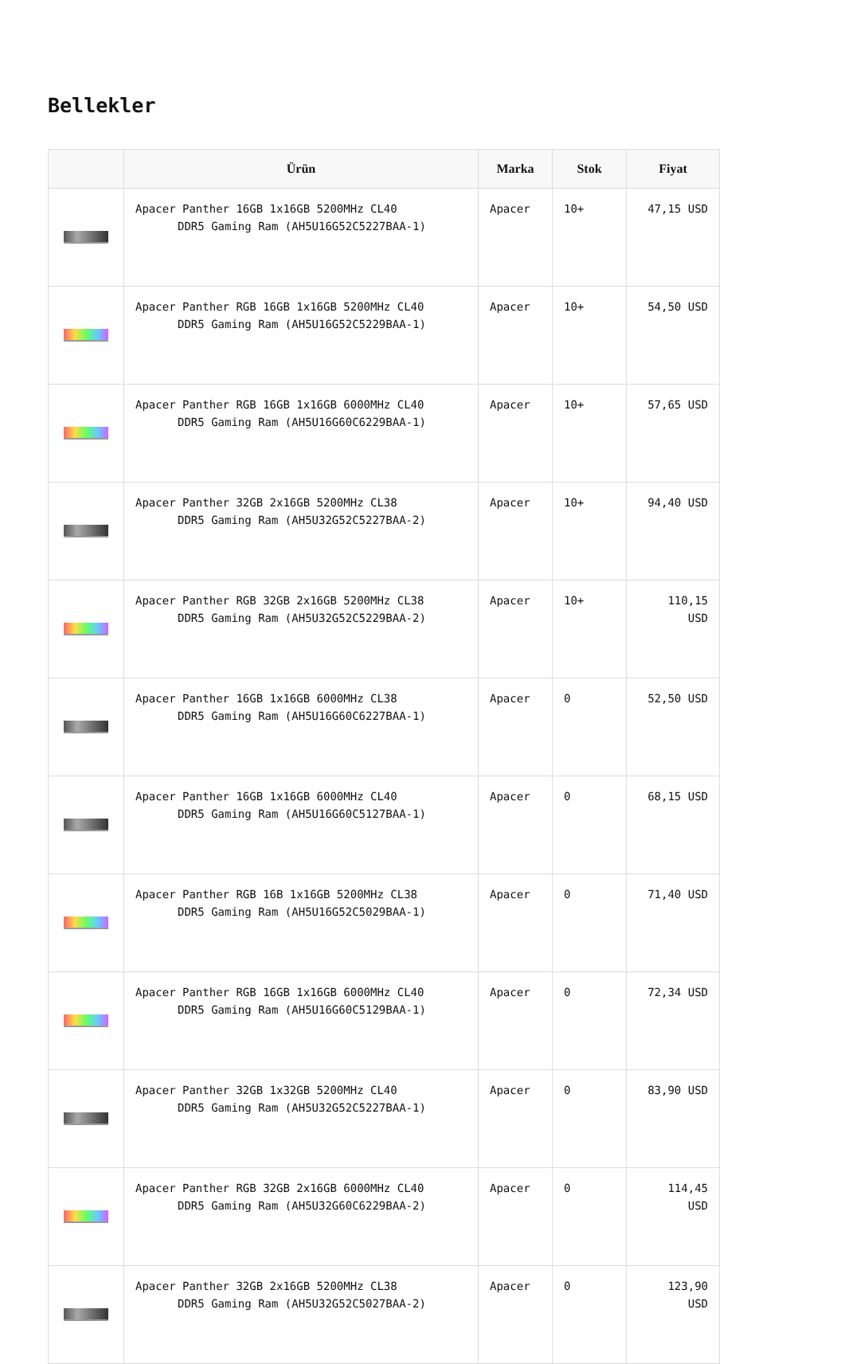Bellekler
| | Ürün | Marka | Stok | Fiyat |
| --- | --- | --- | --- | --- |
| | Apacer Panther 16GB 1x16GB 5200MHz CL40 DDR5 Gaming Ram (AH5U16G52C5227BAA-1) | Apacer | 10+ | 47,15 USD |
| | Apacer Panther RGB 16GB 1x16GB 5200MHz CL40 DDR5 Gaming Ram (AH5U16G52C5229BAA-1) | Apacer | 10+ | 54,50 USD |
| | Apacer Panther RGB 16GB 1x16GB 6000MHz CL40 DDR5 Gaming Ram (AH5U16G60C6229BAA-1) | Apacer | 10+ | 57,65 USD |
| | Apacer Panther 32GB 2x16GB 5200MHz CL38 DDR5 Gaming Ram (AH5U32G52C5227BAA-2) | Apacer | 10+ | 94,40 USD |
| | Apacer Panther RGB 32GB 2x16GB 5200MHz CL38 DDR5 Gaming Ram (AH5U32G52C5229BAA-2) | Apacer | 10+ | 110,15 USD |
| | Apacer Panther 16GB 1x16GB 6000MHz CL38 DDR5 Gaming Ram (AH5U16G60C6227BAA-1) | Apacer | 0 | 52,50 USD |
| | Apacer Panther 16GB 1x16GB 6000MHz CL40 DDR5 Gaming Ram (AH5U16G60C5127BAA-1) | Apacer | 0 | 68,15 USD |
| | Apacer Panther RGB 16B 1x16GB 5200MHz CL38 DDR5 Gaming Ram (AH5U16G52C5029BAA-1) | Apacer | 0 | 71,40 USD |
| | Apacer Panther RGB 16GB 1x16GB 6000MHz CL40 DDR5 Gaming Ram (AH5U16G60C5129BAA-1) | Apacer | 0 | 72,34 USD |
| | Apacer Panther 32GB 1x32GB 5200MHz CL40 DDR5 Gaming Ram (AH5U32G52C5227BAA-1) | Apacer | 0 | 83,90 USD |
| | Apacer Panther RGB 32GB 2x16GB 6000MHz CL40 DDR5 Gaming Ram (AH5U32G60C6229BAA-2) | Apacer | 0 | 114,45 USD |
| | Apacer Panther 32GB 2x16GB 5200MHz CL38 DDR5 Gaming Ram (AH5U32G52C5027BAA-2) | Apacer | 0 | 123,90 USD |